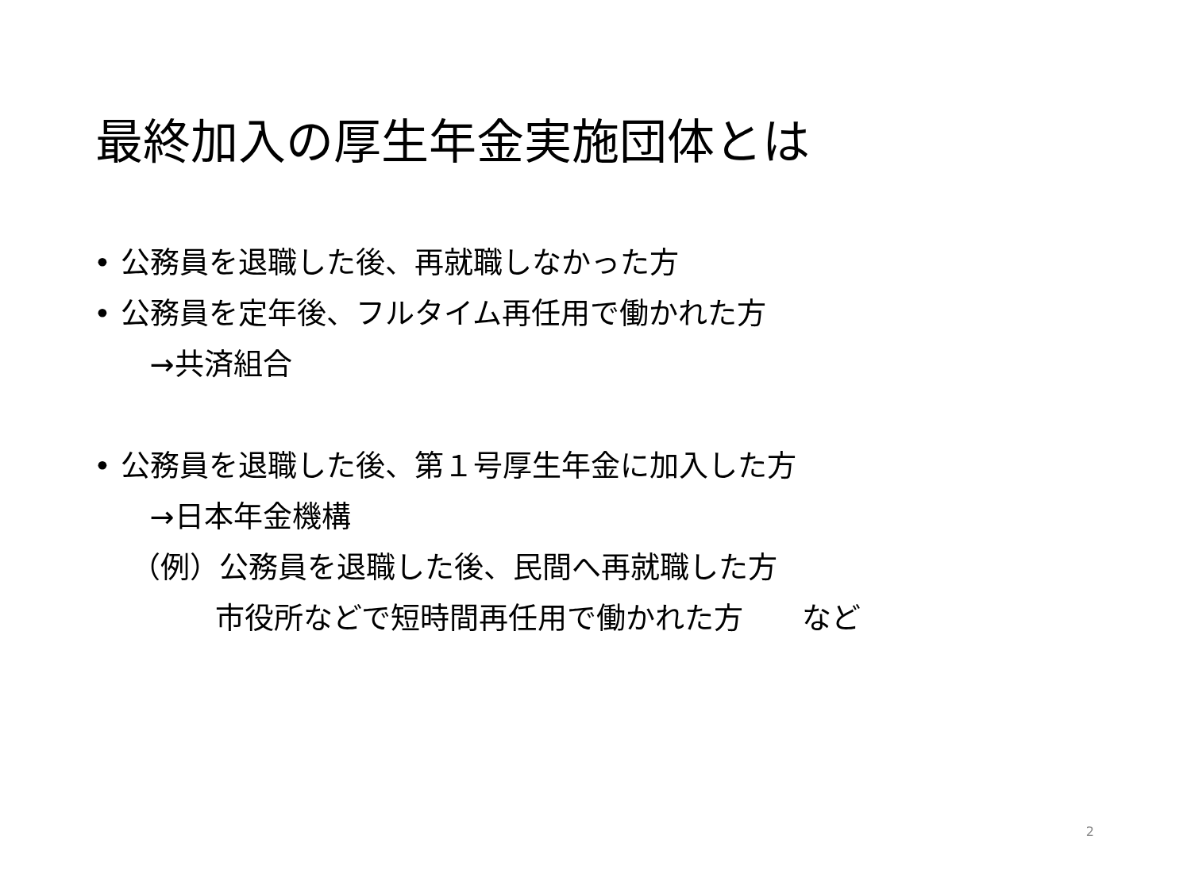最終加入の厚生年金実施団体とは
• 公務員を退職した後、再就職しなかった方
• 公務員を定年後、フルタイム再任用で働かれた方
→共済組合
• 公務員を退職した後、第１号厚生年金に加入した方
→日本年金機構
（例）公務員を退職した後、民間へ再就職した方
市役所などで短時間再任用で働かれた方　　など
2